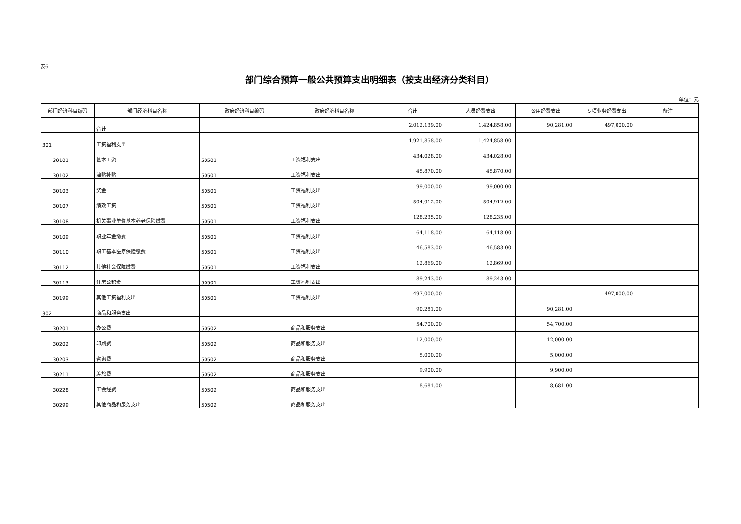表6
部门综合预算一般公共预算支出明细表（按支出经济分类科目）
单位：元
| 部门经济科目编码 | 部门经济科目名称 | 政府经济科目编码 | 政府经济科目名称 | 合计 | 人员经费支出 | 公用经费支出 | 专项业务经费支出 | 备注 |
| --- | --- | --- | --- | --- | --- | --- | --- | --- |
| | 合计 | | | 2,012,139.00 | 1,424,858.00 | 90,281.00 | 497,000.00 | |
| 301 | 工资福利支出 | | | 1,921,858.00 | 1,424,858.00 | | | |
| 30101 | 基本工资 | 50501 | 工资福利支出 | 434,028.00 | 434,028.00 | | | |
| 30102 | 津贴补贴 | 50501 | 工资福利支出 | 45,870.00 | 45,870.00 | | | |
| 30103 | 奖金 | 50501 | 工资福利支出 | 99,000.00 | 99,000.00 | | | |
| 30107 | 绩效工资 | 50501 | 工资福利支出 | 504,912.00 | 504,912.00 | | | |
| 30108 | 机关事业单位基本养老保险缴费 | 50501 | 工资福利支出 | 128,235.00 | 128,235.00 | | | |
| 30109 | 职业年金缴费 | 50501 | 工资福利支出 | 64,118.00 | 64,118.00 | | | |
| 30110 | 职工基本医疗保险缴费 | 50501 | 工资福利支出 | 46,583.00 | 46,583.00 | | | |
| 30112 | 其他社会保障缴费 | 50501 | 工资福利支出 | 12,869.00 | 12,869.00 | | | |
| 30113 | 住房公积金 | 50501 | 工资福利支出 | 89,243.00 | 89,243.00 | | | |
| 30199 | 其他工资福利支出 | 50501 | 工资福利支出 | 497,000.00 | | | 497,000.00 | |
| 302 | 商品和服务支出 | | | 90,281.00 | | 90,281.00 | | |
| 30201 | 办公费 | 50502 | 商品和服务支出 | 54,700.00 | | 54,700.00 | | |
| 30202 | 印刷费 | 50502 | 商品和服务支出 | 12,000.00 | | 12,000.00 | | |
| 30203 | 咨询费 | 50502 | 商品和服务支出 | 5,000.00 | | 5,000.00 | | |
| 30211 | 差旅费 | 50502 | 商品和服务支出 | 9,900.00 | | 9,900.00 | | |
| 30228 | 工会经费 | 50502 | 商品和服务支出 | 8,681.00 | | 8,681.00 | | |
| 30299 | 其他商品和服务支出 | 50502 | 商品和服务支出 | | | | | |